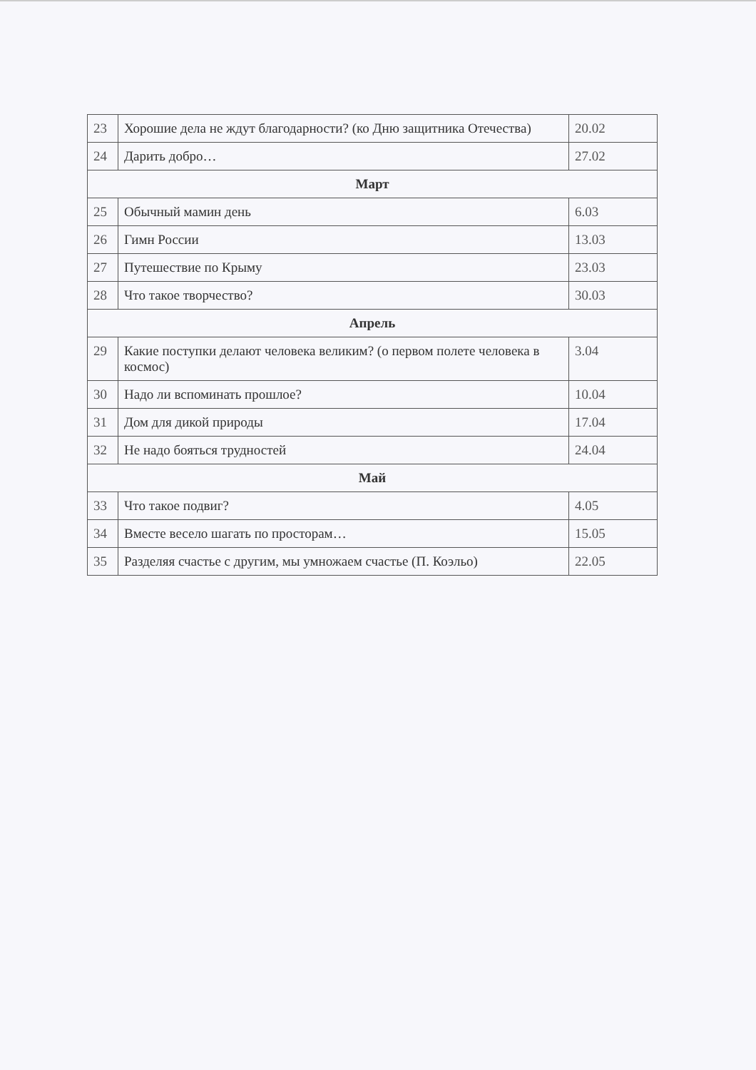| 23 | Хорошие дела не ждут благодарности? (ко Дню защитника Отечества) | 20.02 |
| 24 | Дарить добро… | 27.02 |
| Март | | |
| 25 | Обычный мамин день | 6.03 |
| 26 | Гимн России | 13.03 |
| 27 | Путешествие по Крыму | 23.03 |
| 28 | Что такое творчество? | 30.03 |
| Апрель | | |
| 29 | Какие поступки делают человека великим? (о первом полете человека в космос) | 3.04 |
| 30 | Надо ли вспоминать прошлое? | 10.04 |
| 31 | Дом для дикой природы | 17.04 |
| 32 | Не надо бояться трудностей | 24.04 |
| Май | | |
| 33 | Что такое подвиг? | 4.05 |
| 34 | Вместе весело шагать по просторам… | 15.05 |
| 35 | Разделяя счастье с другим, мы умножаем счастье (П. Коэльо) | 22.05 |